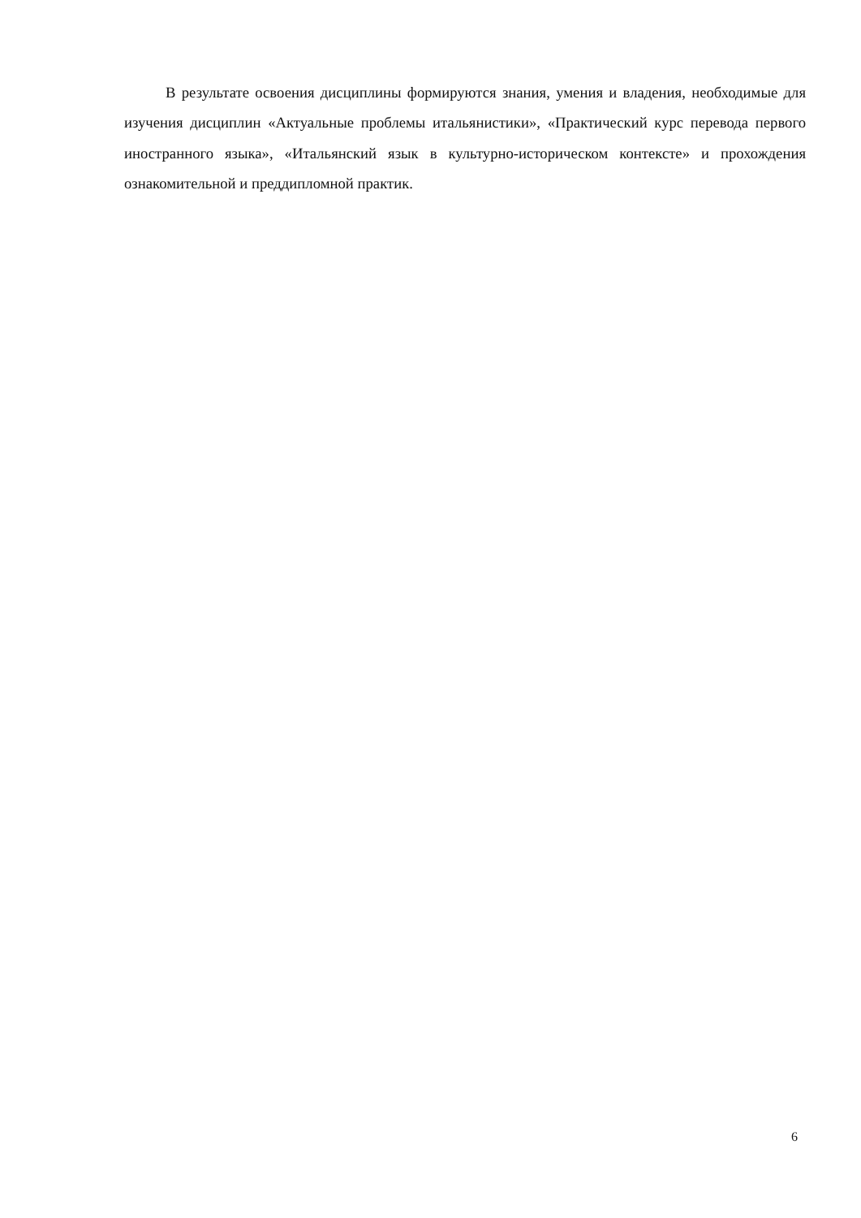В результате освоения дисциплины формируются знания, умения и владения, необходимые для изучения дисциплин «Актуальные проблемы итальянистики», «Практический курс перевода первого иностранного языка», «Итальянский язык в культурно-историческом контексте» и прохождения ознакомительной и преддипломной практик.
6